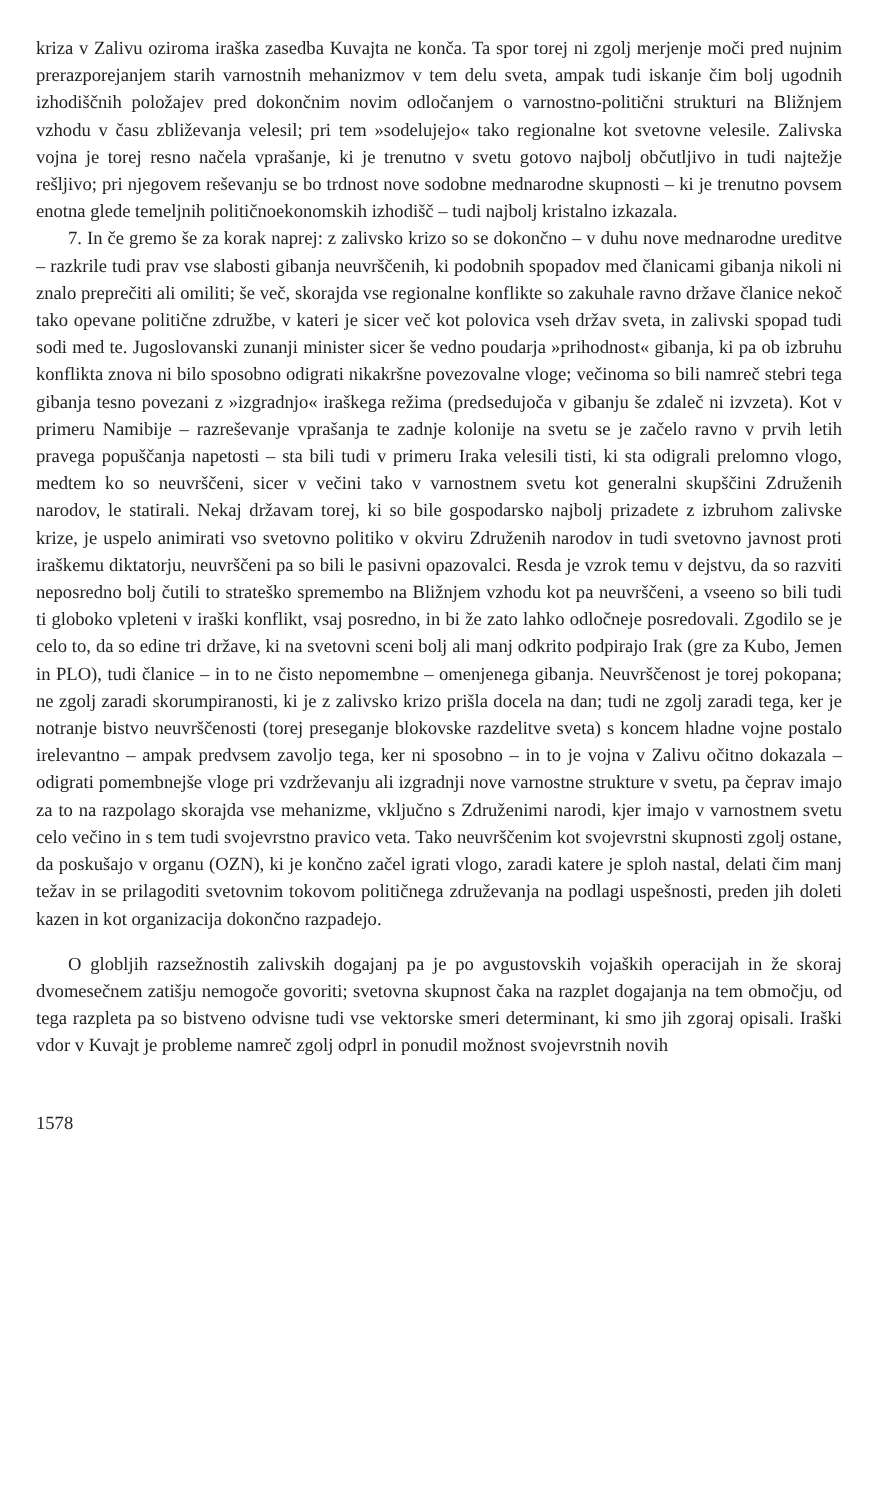kriza v Zalivu oziroma iraška zasedba Kuvajta ne konča. Ta spor torej ni zgolj merjenje moči pred nujnim prerazporejanjem starih varnostnih mehanizmov v tem delu sveta, ampak tudi iskanje čim bolj ugodnih izhodiščnih položajev pred dokončnim novim odločanjem o varnostno-politični strukturi na Bližnjem vzhodu v času zbliževanja velesil; pri tem »sodelujejo« tako regionalne kot svetovne velesile. Zalivska vojna je torej resno načela vprašanje, ki je trenutno v svetu gotovo najbolj občutljivo in tudi najtežje rešljivo; pri njegovem reševanju se bo trdnost nove sodobne mednarodne skupnosti – ki je trenutno povsem enotna glede temeljnih političnoekonomskih izhodišč – tudi najbolj kristalno izkazala.
7. In če gremo še za korak naprej: z zalivsko krizo so se dokončno – v duhu nove mednarodne ureditve – razkrile tudi prav vse slabosti gibanja neuvrščenih, ki podobnih spopadov med članicami gibanja nikoli ni znalo preprečiti ali omiliti; še več, skorajda vse regionalne konflikte so zakuhale ravno države članice nekoč tako opevane politične združbe, v kateri je sicer več kot polovica vseh držav sveta, in zalivski spopad tudi sodi med te. Jugoslovanski zunanji minister sicer še vedno poudarja »prihodnost« gibanja, ki pa ob izbruhu konflikta znova ni bilo sposobno odigrati nikakršne povezovalne vloge; večinoma so bili namreč stebri tega gibanja tesno povezani z »izgradnjo« iraškega režima (predsedujoča v gibanju še zdaleč ni izvzeta). Kot v primeru Namibije – razreševanje vprašanja te zadnje kolonije na svetu se je začelo ravno v prvih letih pravega popuščanja napetosti – sta bili tudi v primeru Iraka velesili tisti, ki sta odigrali prelomno vlogo, medtem ko so neuvrščeni, sicer v večini tako v varnostnem svetu kot generalni skupščini Združenih narodov, le statirali. Nekaj državam torej, ki so bile gospodarsko najbolj prizadete z izbruhom zalivske krize, je uspelo animirati vso svetovno politiko v okviru Združenih narodov in tudi svetovno javnost proti iraškemu diktatorju, neuvrščeni pa so bili le pasivni opazovalci. Resda je vzrok temu v dejstvu, da so razviti neposredno bolj čutili to strateško spremembo na Bližnjem vzhodu kot pa neuvrščeni, a vseeno so bili tudi ti globoko vpleteni v iraški konflikt, vsaj posredno, in bi že zato lahko odločneje posredovali. Zgodilo se je celo to, da so edine tri države, ki na svetovni sceni bolj ali manj odkrito podpirajo Irak (gre za Kubo, Jemen in PLO), tudi članice – in to ne čisto nepomembne – omenjenega gibanja. Neuvrščenost je torej pokopana; ne zgolj zaradi skorumpiranosti, ki je z zalivsko krizo prišla docela na dan; tudi ne zgolj zaradi tega, ker je notranje bistvo neuvrščenosti (torej preseganje blokovske razdelitve sveta) s koncem hladne vojne postalo irelevantno – ampak predvsem zavoljo tega, ker ni sposobno – in to je vojna v Zalivu očitno dokazala – odigrati pomembnejše vloge pri vzdrževanju ali izgradnji nove varnostne strukture v svetu, pa čeprav imajo za to na razpolago skorajda vse mehanizme, vključno s Združenimi narodi, kjer imajo v varnostnem svetu celo večino in s tem tudi svojevrstno pravico veta. Tako neuvrščenim kot svojevrstni skupnosti zgolj ostane, da poskušajo v organu (OZN), ki je končno začel igrati vlogo, zaradi katere je sploh nastal, delati čim manj težav in se prilagoditi svetovnim tokovom političnega združevanja na podlagi uspešnosti, preden jih doleti kazen in kot organizacija dokončno razpadejo.
O globljih razsežnostih zalivskih dogajanj pa je po avgustovskih vojaških operacijah in že skoraj dvomesečnem zatišju nemogoče govoriti; svetovna skupnost čaka na razplet dogajanja na tem območju, od tega razpleta pa so bistveno odvisne tudi vse vektorske smeri determinant, ki smo jih zgoraj opisali. Iraški vdor v Kuvajt je probleme namreč zgolj odprl in ponudil možnost svojevrstnih novih
1578